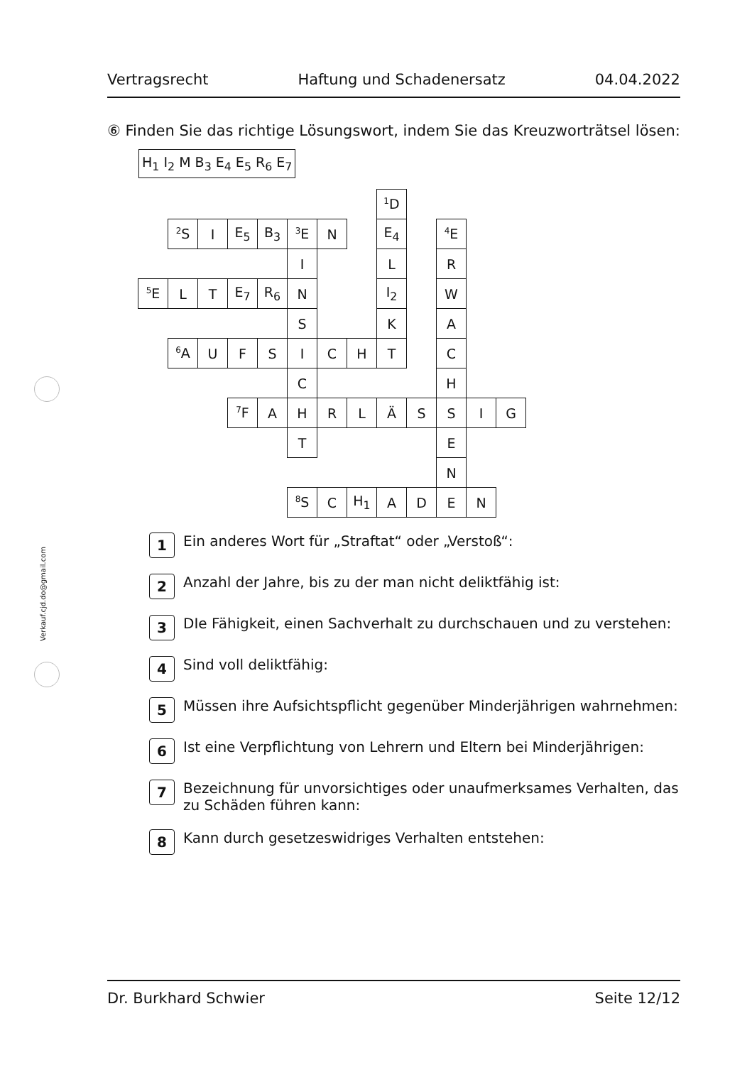Vertragsrecht Haftung und Schadenersatz 04.04.2022
⑥ Finden Sie das richtige Lösungswort, indem Sie das Kreuzworträtsel lösen:
H<sub>1</sub> I<sub>2</sub> M B<sub>3</sub> E<sub>4</sub> E<sub>5</sub> R<sub>6</sub> E<sub>7</sub>
| | | | | | | | | <sup>1</sup> D | | | | |
| | <sup>2</sup> S | I | E<sub>5</sub> | B<sub>3</sub> | <sup>3</sup> E | N | | E<sub>4</sub> | | <sup>4</sup> E | | |
| | | | | | I | | | L | | R | | |
| <sup>5</sup> E | L | T | E<sub>7</sub> | R<sub>6</sub> | N | | | I<sub>2</sub> | | W | | |
| | | | | | S | | | K | | A | | |
| | <sup>6</sup> A | U | F | S | I | C | H | T | | C | | |
| | | | | | C | | | | | H | | |
| | | | <sup>7</sup> F | A | H | R | L | Ä | S | S | I | G |
| | | | | | T | | | | | E | | |
| | | | | | | | | | | N | | |
| | | | | | <sup>8</sup> S | C | H<sub>1</sub> | A | D | E | N | |
1
Ein anderes Wort für „Straftat“ oder „Verstoß“:
2
Anzahl der Jahre, bis zu der man nicht deliktfähig ist:
3
DIe Fähigkeit, einen Sachverhalt zu durchschauen und zu verstehen:
4
Sind voll deliktfähig:
5
Müssen ihre Aufsichtspflicht gegenüber Minderjährigen wahrnehmen:
6
Ist eine Verpflichtung von Lehrern und Eltern bei Minderjährigen:
7
Bezeichnung für unvorsichtiges oder unaufmerksames Verhalten, das
zu Schäden führen kann:
8
Kann durch gesetzeswidriges Verhalten entstehen:
Verkauf.cjd.do@gmail.com
Dr. Burkhard Schwier Seite 12/12